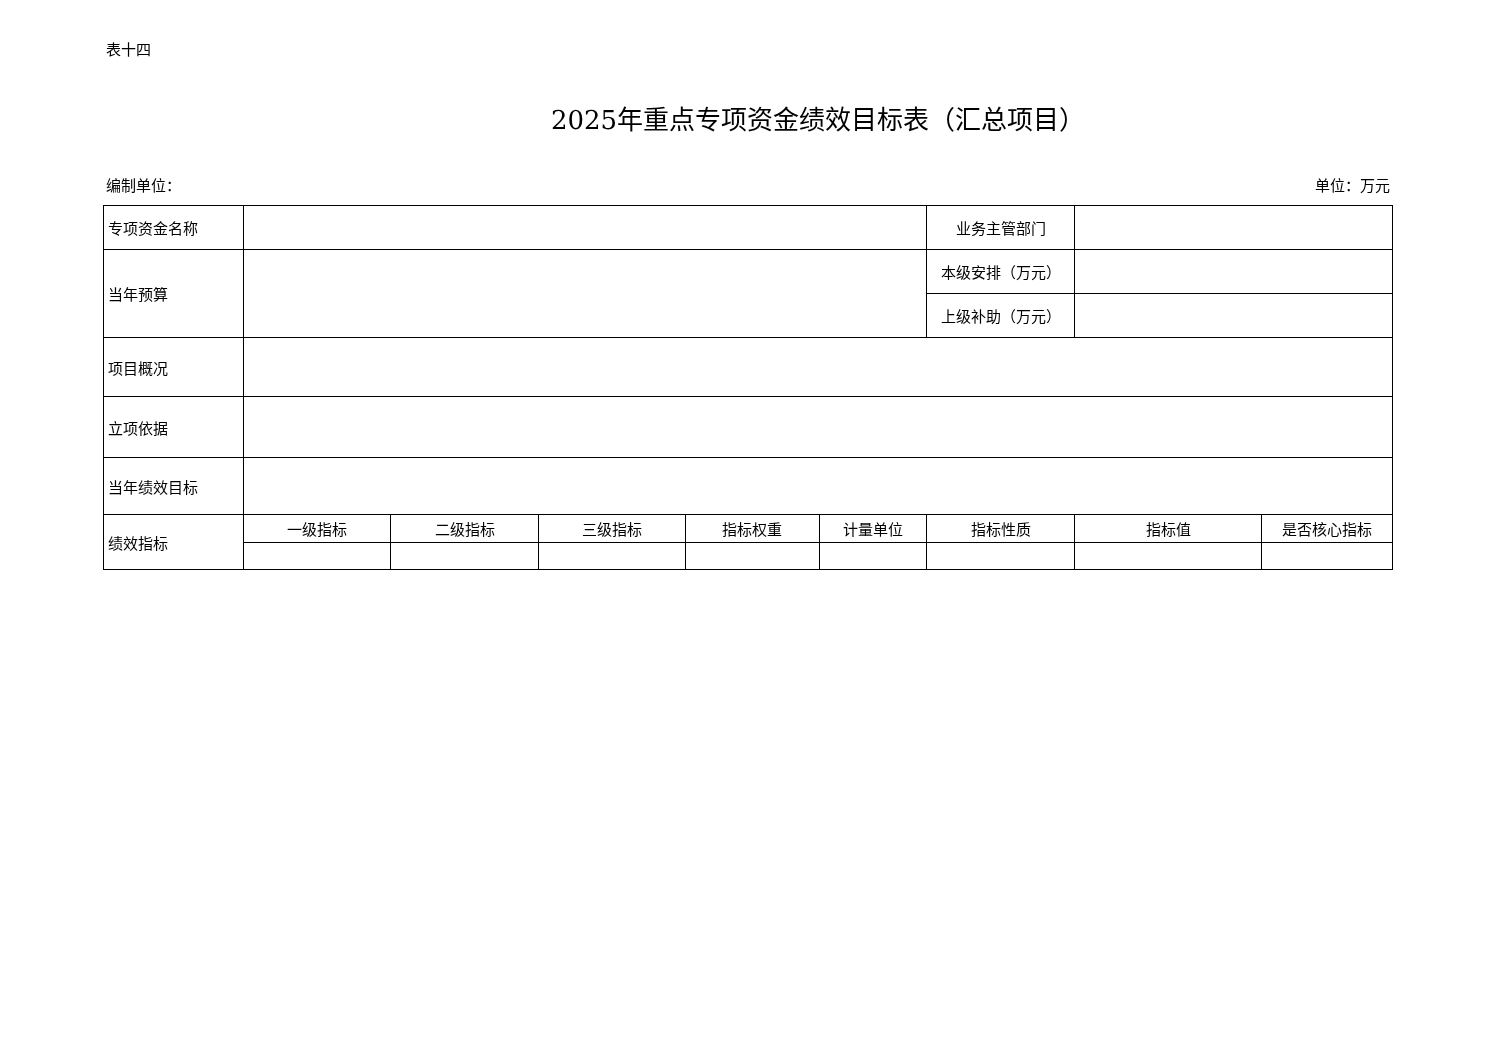表十四
2025年重点专项资金绩效目标表（汇总项目）
编制单位： 单位：万元
| 专项资金名称 | | | | | | 业务主管部门 | | |
| 当年预算 | | | | | | 本级安排（万元） | | |
| | | | | | | 上级补助（万元） | | |
| 项目概况 | | | | | | | | |
| 立项依据 | | | | | | | | |
| 当年绩效目标 | | | | | | | | |
| 绩效指标 | 一级指标 | 二级指标 | 三级指标 | 指标权重 | 计量单位 | 指标性质 | 指标值 | 是否核心指标 |